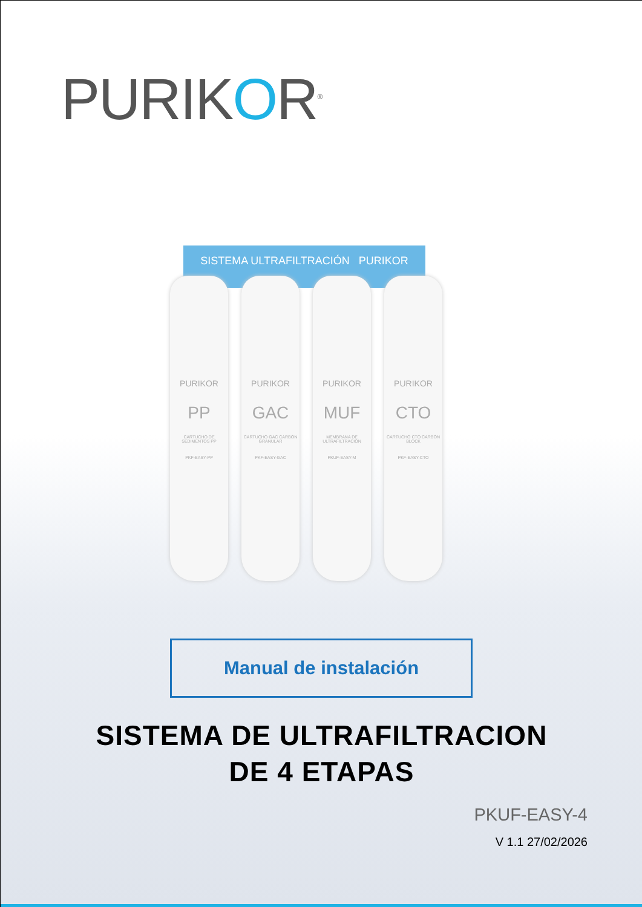PURIKOR<sup>®</sup>
SISTEMA ULTRAFILTRACIÓN PURIKOR
PURIKOR
PP
CARTUCHO DE SEDIMENTOS PP
PKF-EASY-PP
PURIKOR
GAC
CARTUCHO GAC CARBÓN GRANULAR
PKF-EASY-GAC
PURIKOR
MUF
MEMBRANA DE ULTRAFILTRACIÓN
PKUF-EASY-M
PURIKOR
CTO
CARTUCHO CTO CARBÓN BLOCK
PKF-EASY-CTO
Manual de instalación
SISTEMA DE ULTRAFILTRACION
DE 4 ETAPAS
PKUF-EASY-4
V 1.1 27/02/2026